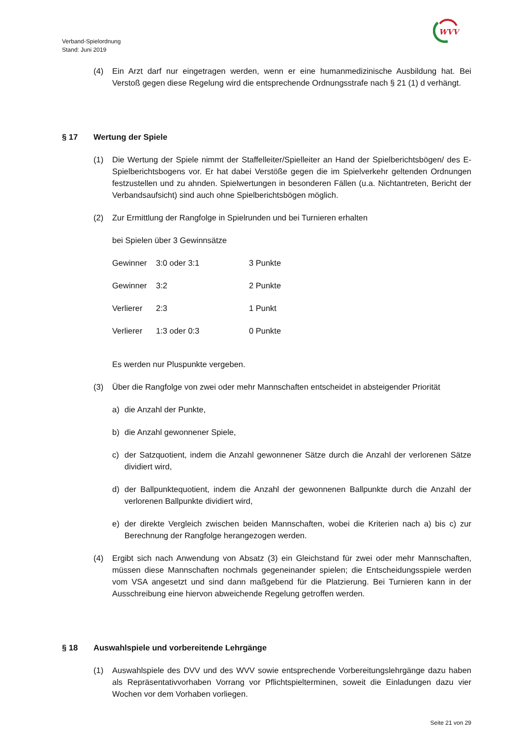WVV
Verband-Spielordnung
Stand: Juni 2019
(4) Ein Arzt darf nur eingetragen werden, wenn er eine humanmedizinische Ausbildung hat. Bei Verstoß gegen diese Regelung wird die entsprechende Ordnungsstrafe nach § 21 (1) d verhängt.
§ 17 Wertung der Spiele
(1) Die Wertung der Spiele nimmt der Staffelleiter/Spielleiter an Hand der Spielberichtsbögen/ des E-Spielberichtsbogens vor. Er hat dabei Verstöße gegen die im Spielverkehr geltenden Ordnungen festzustellen und zu ahnden. Spielwertungen in besonderen Fällen (u.a. Nichtantreten, Bericht der Verbandsaufsicht) sind auch ohne Spielberichtsbögen möglich.
(2) Zur Ermittlung der Rangfolge in Spielrunden und bei Turnieren erhalten
bei Spielen über 3 Gewinnsätze
| Gewinner | 3:0 oder 3:1 | 3 Punkte |
| Gewinner | 3:2 | 2 Punkte |
| Verlierer | 2:3 | 1 Punkt |
| Verlierer | 1:3 oder 0:3 | 0 Punkte |
Es werden nur Pluspunkte vergeben.
(3) Über die Rangfolge von zwei oder mehr Mannschaften entscheidet in absteigender Priorität
a) die Anzahl der Punkte,
b) die Anzahl gewonnener Spiele,
c) der Satzquotient, indem die Anzahl gewonnener Sätze durch die Anzahl der verlorenen Sätze dividiert wird,
d) der Ballpunktequotient, indem die Anzahl der gewonnenen Ballpunkte durch die Anzahl der verlorenen Ballpunkte dividiert wird,
e) der direkte Vergleich zwischen beiden Mannschaften, wobei die Kriterien nach a) bis c) zur Berechnung der Rangfolge herangezogen werden.
(4) Ergibt sich nach Anwendung von Absatz (3) ein Gleichstand für zwei oder mehr Mannschaften, müssen diese Mannschaften nochmals gegeneinander spielen; die Entscheidungsspiele werden vom VSA angesetzt und sind dann maßgebend für die Platzierung. Bei Turnieren kann in der Ausschreibung eine hiervon abweichende Regelung getroffen werden.
§ 18 Auswahlspiele und vorbereitende Lehrgänge
(1) Auswahlspiele des DVV und des WVV sowie entsprechende Vorbereitungslehrgänge dazu haben als Repräsentativvorhaben Vorrang vor Pflichtspielterminen, soweit die Einladungen dazu vier Wochen vor dem Vorhaben vorliegen.
Seite 21 von 29